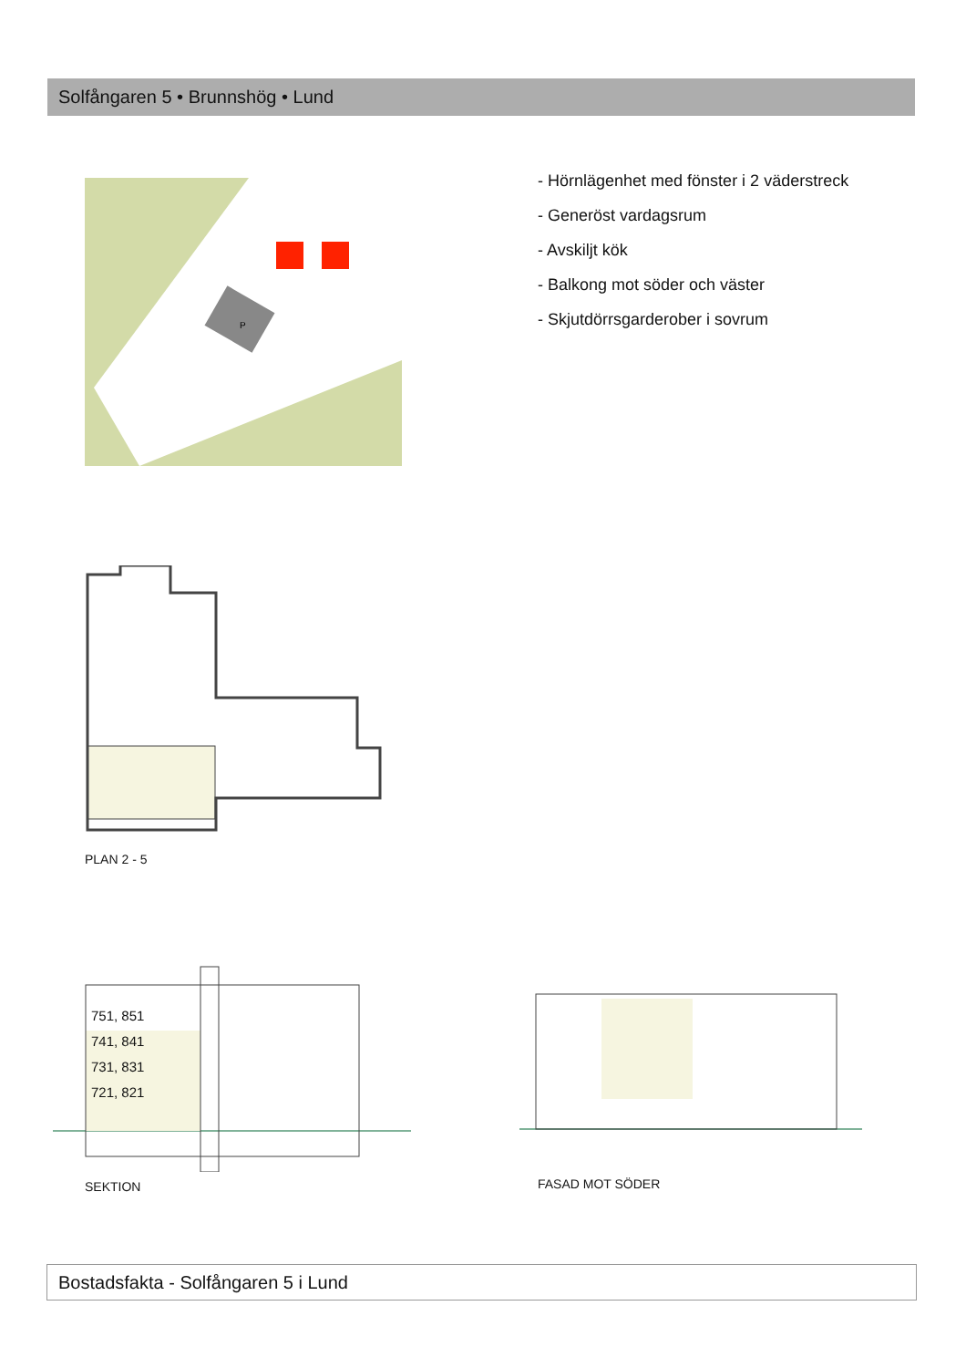Solfångaren 5 • Brunnshög • Lund
P
- Hörnlägenhet med fönster i 2 väderstreck
- Generöst vardagsrum
- Avskiljt kök
- Balkong mot söder och väster
- Skjutdörrsgarderober i sovrum
PLAN 2 - 5
751, 851
741, 841
731, 831
721, 821
SEKTION FASAD MOT SÖDER
Bostadsfakta - Solfångaren 5 i Lund